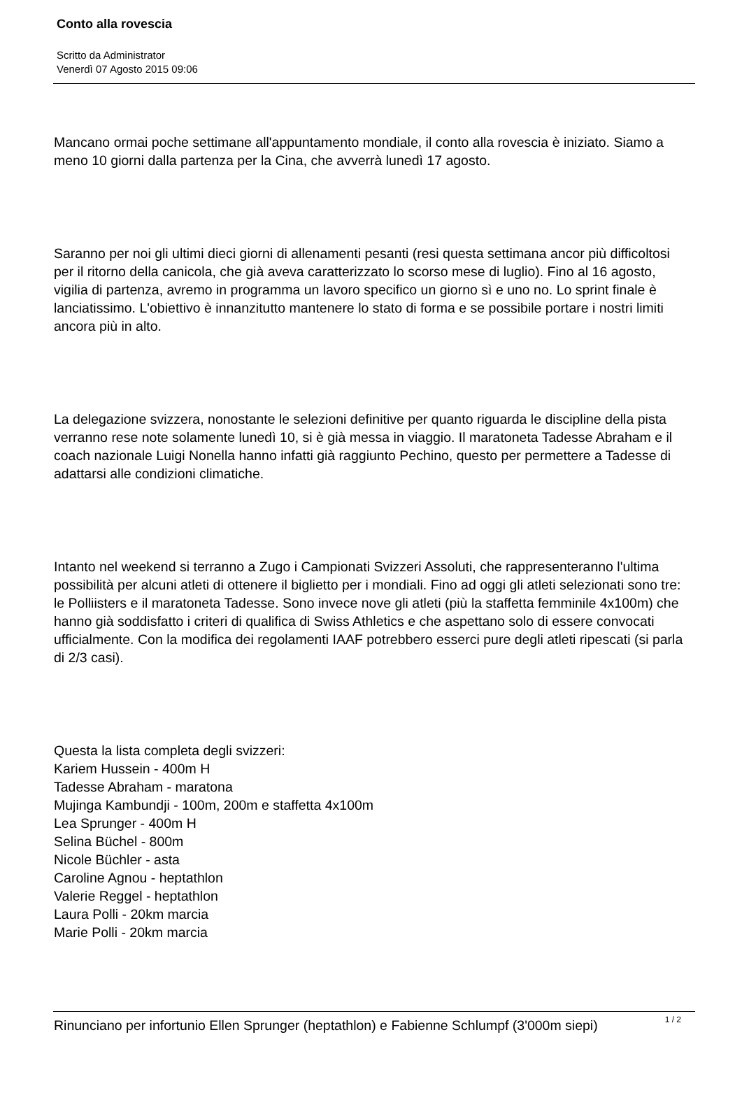Conto alla rovescia
Scritto da Administrator
Venerdì 07 Agosto 2015 09:06
Mancano ormai poche settimane all'appuntamento mondiale, il conto alla rovescia è iniziato. Siamo a meno 10 giorni dalla partenza per la Cina, che avverrà lunedì 17 agosto.
Saranno per noi gli ultimi dieci giorni di allenamenti pesanti (resi questa settimana ancor più difficoltosi per il ritorno della canicola, che già aveva caratterizzato lo scorso mese di luglio). Fino al 16 agosto, vigilia di partenza, avremo in programma un lavoro specifico un giorno sì e uno no. Lo sprint finale è lanciatissimo. L'obiettivo è innanzitutto mantenere lo stato di forma e se possibile portare i nostri limiti ancora più in alto.
La delegazione svizzera, nonostante le selezioni definitive per quanto riguarda le discipline della pista verranno rese note solamente lunedì 10, si è già messa in viaggio. Il maratoneta Tadesse Abraham e il coach nazionale Luigi Nonella hanno infatti già raggiunto Pechino, questo per permettere a Tadesse di adattarsi alle condizioni climatiche.
Intanto nel weekend si terranno a Zugo i Campionati Svizzeri Assoluti, che rappresenteranno l'ultima possibilità per alcuni atleti di ottenere il biglietto per i mondiali. Fino ad oggi gli atleti selezionati sono tre: le Polliisters e il maratoneta Tadesse. Sono invece nove gli atleti (più la staffetta femminile 4x100m) che hanno già soddisfatto i criteri di qualifica di Swiss Athletics e che aspettano solo di essere convocati ufficialmente. Con la modifica dei regolamenti IAAF potrebbero esserci pure degli atleti ripescati (si parla di 2/3 casi).
Questa la lista completa degli svizzeri:
Kariem Hussein - 400m H
Tadesse Abraham - maratona
Mujinga Kambundji - 100m, 200m e staffetta 4x100m
Lea Sprunger - 400m H
Selina Büchel - 800m
Nicole Büchler - asta
Caroline Agnou - heptathlon
Valerie Reggel - heptathlon
Laura Polli - 20km marcia
Marie Polli - 20km marcia
Rinunciano per infortunio Ellen Sprunger (heptathlon) e Fabienne Schlumpf (3'000m siepi)
1 / 2